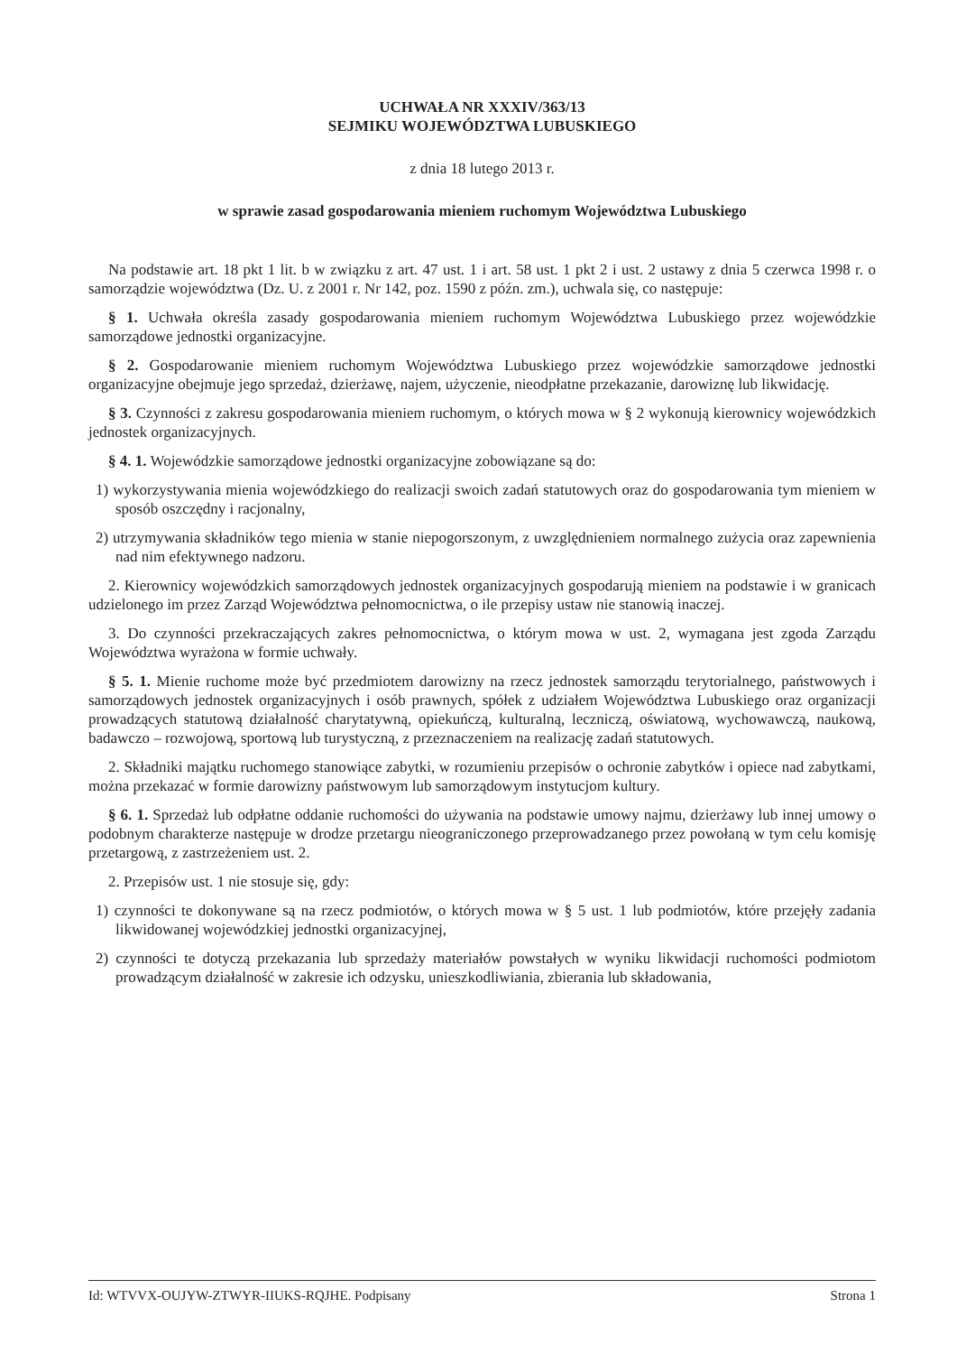UCHWAŁA NR XXXIV/363/13
SEJMIKU WOJEWÓDZTWA LUBUSKIEGO
z dnia 18 lutego 2013 r.
w sprawie zasad gospodarowania mieniem ruchomym Województwa Lubuskiego
Na podstawie art. 18 pkt 1 lit. b w związku z art. 47 ust. 1 i art. 58 ust. 1 pkt 2 i ust. 2 ustawy z dnia 5 czerwca 1998 r. o samorządzie województwa (Dz. U. z 2001 r. Nr 142, poz. 1590 z późn. zm.), uchwala się, co następuje:
§ 1. Uchwała określa zasady gospodarowania mieniem ruchomym Województwa Lubuskiego przez wojewódzkie samorządowe jednostki organizacyjne.
§ 2. Gospodarowanie mieniem ruchomym Województwa Lubuskiego przez wojewódzkie samorządowe jednostki organizacyjne obejmuje jego sprzedaż, dzierżawę, najem, użyczenie, nieodpłatne przekazanie, darowiznę lub likwidację.
§ 3. Czynności z zakresu gospodarowania mieniem ruchomym, o których mowa w § 2 wykonują kierownicy wojewódzkich jednostek organizacyjnych.
§ 4. 1. Wojewódzkie samorządowe jednostki organizacyjne zobowiązane są do:
1) wykorzystywania mienia wojewódzkiego do realizacji swoich zadań statutowych oraz do gospodarowania tym mieniem w sposób oszczędny i racjonalny,
2) utrzymywania składników tego mienia w stanie niepogorszonym, z uwzględnieniem normalnego zużycia oraz zapewnienia nad nim efektywnego nadzoru.
2. Kierownicy wojewódzkich samorządowych jednostek organizacyjnych gospodarują mieniem na podstawie i w granicach udzielonego im przez Zarząd Województwa pełnomocnictwa, o ile przepisy ustaw nie stanowią inaczej.
3. Do czynności przekraczających zakres pełnomocnictwa, o którym mowa w ust. 2, wymagana jest zgoda Zarządu Województwa wyrażona w formie uchwały.
§ 5. 1. Mienie ruchome może być przedmiotem darowizny na rzecz jednostek samorządu terytorialnego, państwowych i samorządowych jednostek organizacyjnych i osób prawnych, spółek z udziałem Województwa Lubuskiego oraz organizacji prowadzących statutową działalność charytatywną, opiekuńczą, kulturalną, leczniczą, oświatową, wychowawczą, naukową, badawczo – rozwojową, sportową lub turystyczną, z przeznaczeniem na realizację zadań statutowych.
2. Składniki majątku ruchomego stanowiące zabytki, w rozumieniu przepisów o ochronie zabytków i opiece nad zabytkami, można przekazać w formie darowizny państwowym lub samorządowym instytucjom kultury.
§ 6. 1. Sprzedaż lub odpłatne oddanie ruchomości do używania na podstawie umowy najmu, dzierżawy lub innej umowy o podobnym charakterze następuje w drodze przetargu nieograniczonego przeprowadzanego przez powołaną w tym celu komisję przetargową, z zastrzeżeniem ust. 2.
2. Przepisów ust. 1 nie stosuje się, gdy:
1) czynności te dokonywane są na rzecz podmiotów, o których mowa w § 5 ust. 1 lub podmiotów, które przejęły zadania likwidowanej wojewódzkiej jednostki organizacyjnej,
2) czynności te dotyczą przekazania lub sprzedaży materiałów powstałych w wyniku likwidacji ruchomości podmiotom prowadzącym działalność w zakresie ich odzysku, unieszkodliwiania, zbierania lub składowania,
Id: WTVVX-OUJYW-ZTWYR-IIUKS-RQJHE. Podpisany Strona 1